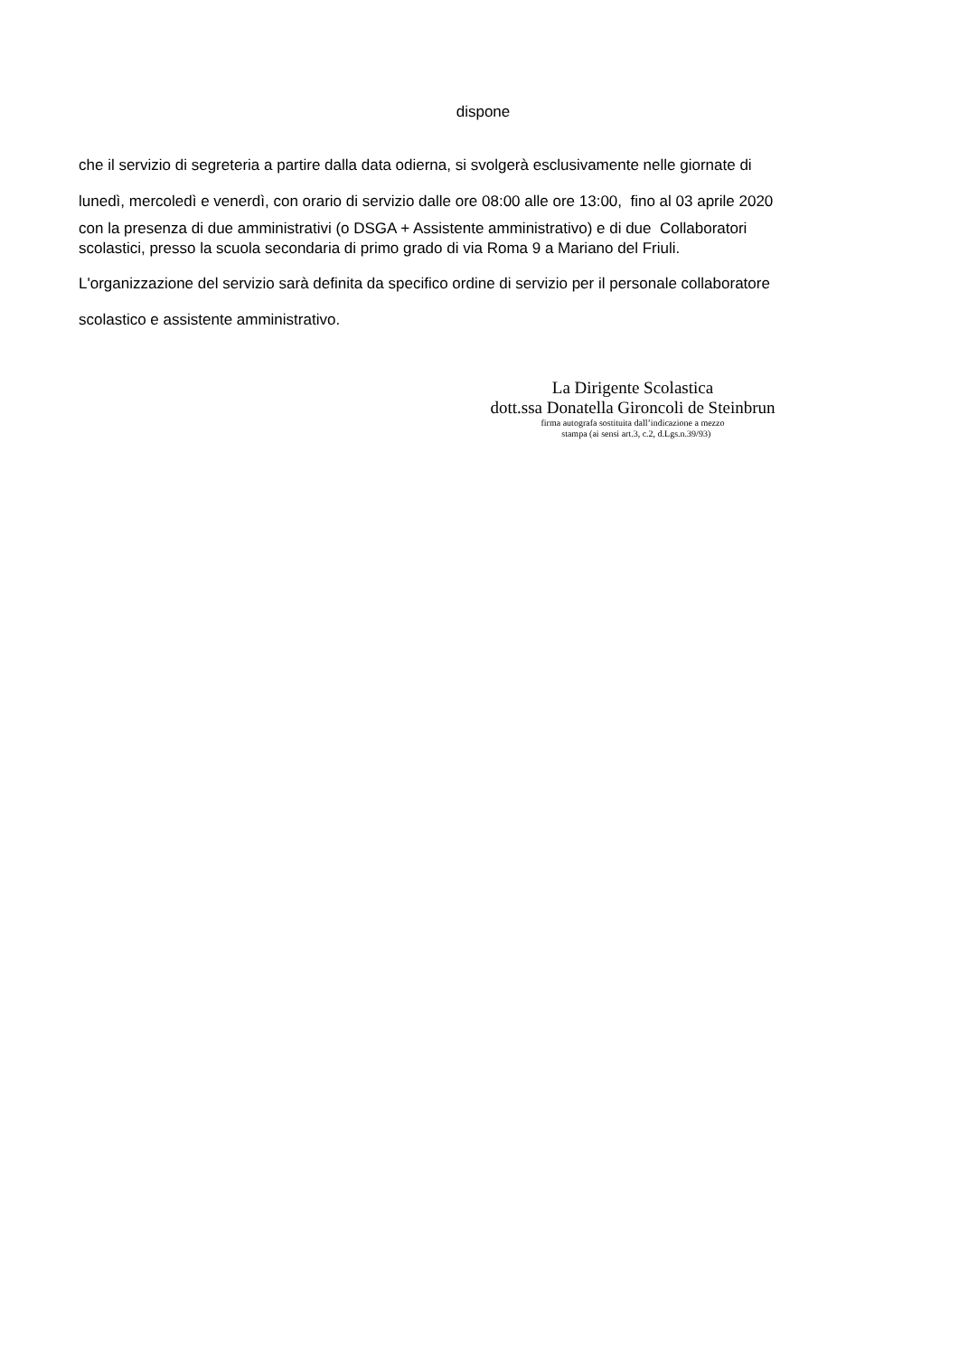dispone
che il servizio di segreteria a partire dalla data odierna, si svolgerà esclusivamente nelle giornate di
lunedì, mercoledì e venerdì, con orario di servizio dalle ore 08:00 alle ore 13:00, fino al 03 aprile 2020
con la presenza di due amministrativi (o DSGA + Assistente amministrativo) e di due Collaboratori
scolastici, presso la scuola secondaria di primo grado di via Roma 9 a Mariano del Friuli.
L'organizzazione del servizio sarà definita da specifico ordine di servizio per il personale collaboratore
scolastico e assistente amministrativo.
La Dirigente Scolastica
dott.ssa Donatella Gironcoli de Steinbrun
firma autografa sostituita dall’indicazione a mezzo
stampa (ai sensi art.3, c.2, d.Lgs.n.39/93)